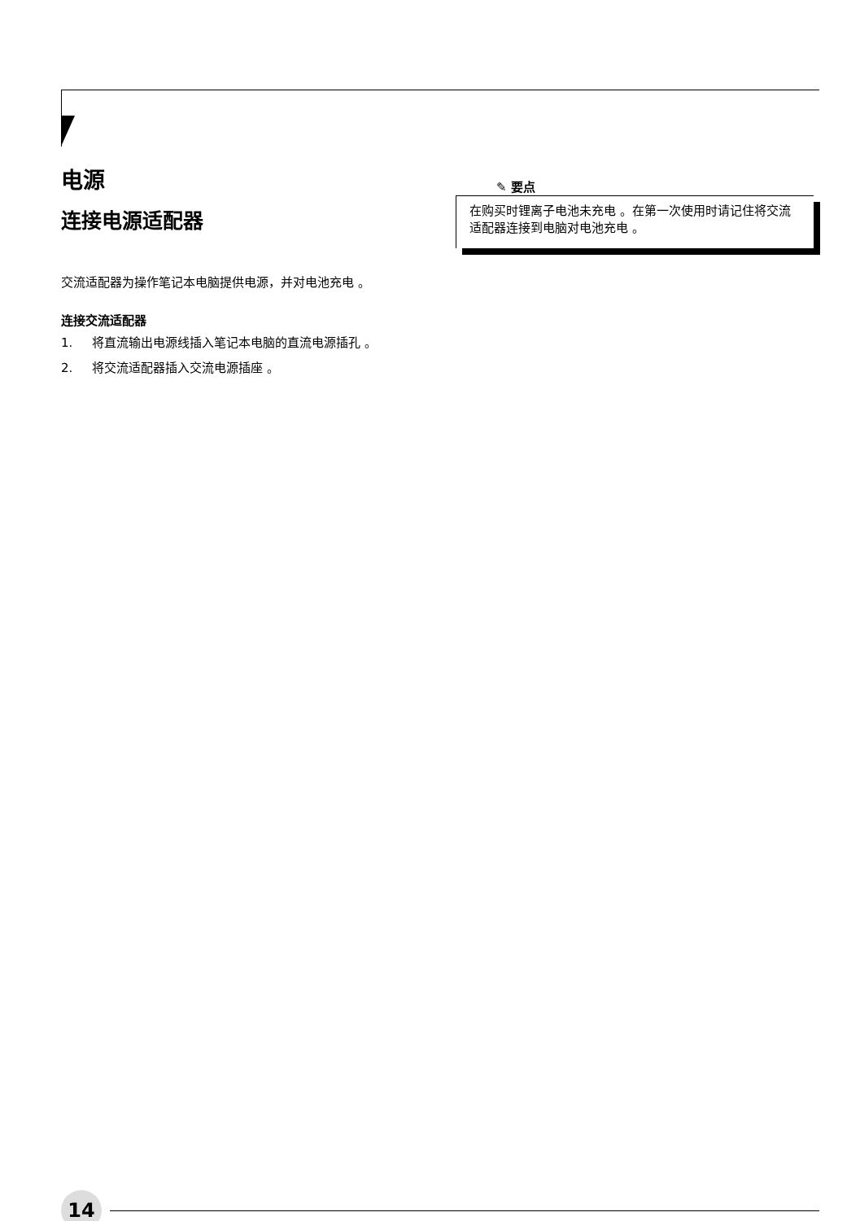电源
连接电源适配器
交流适配器为操作笔记本电脑提供电源，并对电池充电 。
连接交流适配器
1. 将直流输出电源线插入笔记本电脑的直流电源插孔 。
2. 将交流适配器插入交流电源插座 。
✎ 要点
在购买时锂离子电池未充电 。在第一次使用时请记住将交流适配器连接到电脑对电池充电 。
14